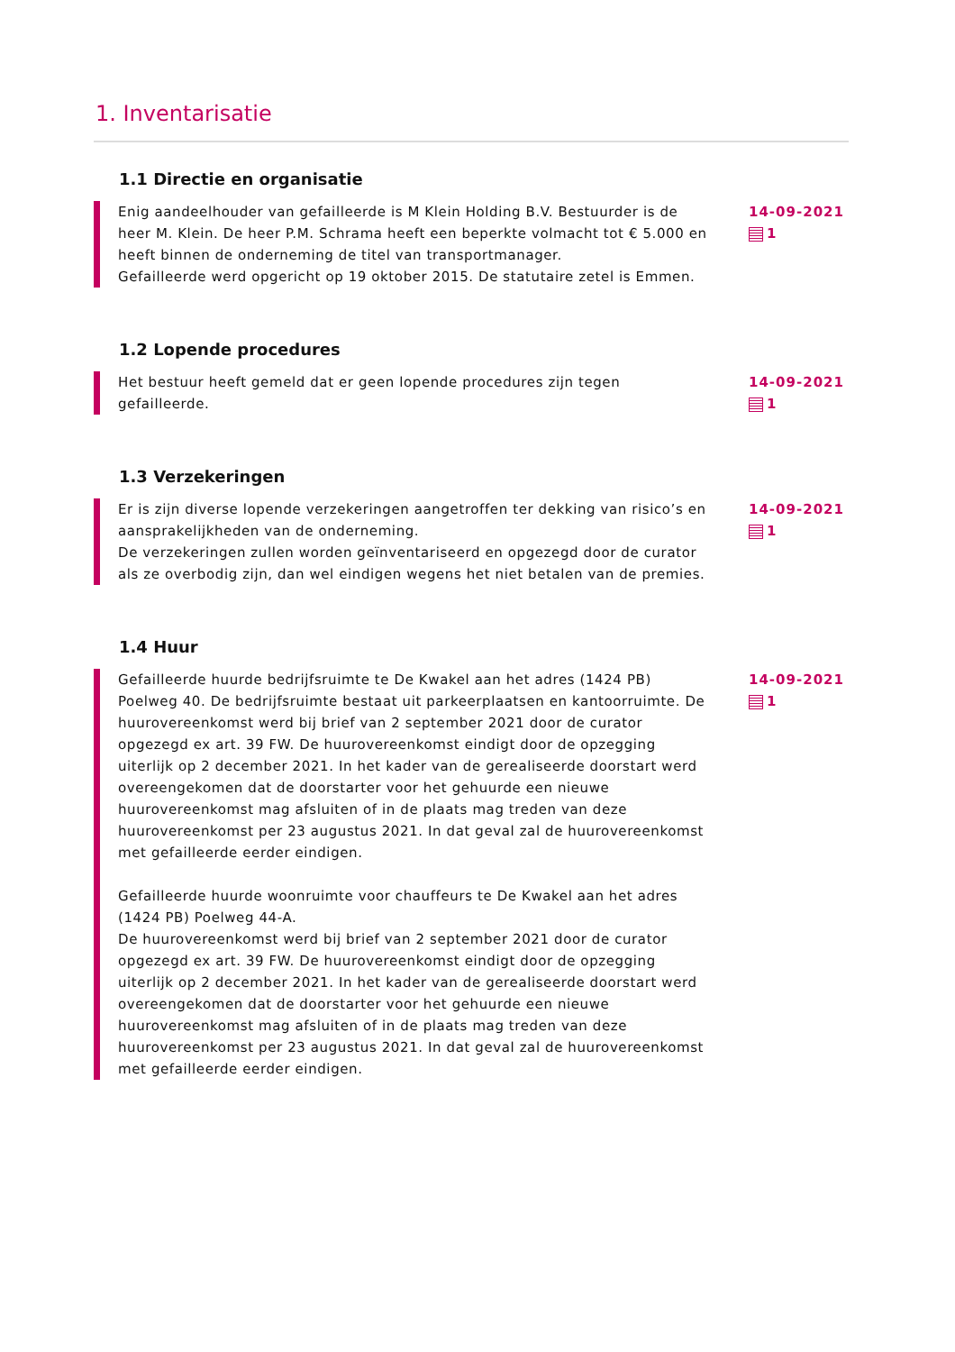1. Inventarisatie
1.1 Directie en organisatie
Enig aandeelhouder van gefailleerde is M Klein Holding B.V. Bestuurder is de heer M. Klein. De heer P.M. Schrama heeft een beperkte volmacht tot € 5.000 en heeft binnen de onderneming de titel van transportmanager.
Gefailleerde werd opgericht op 19 oktober 2015. De statutaire zetel is Emmen.
14-09-2021
1
1.2 Lopende procedures
Het bestuur heeft gemeld dat er geen lopende procedures zijn tegen gefailleerde.
14-09-2021
1
1.3 Verzekeringen
Er is zijn diverse lopende verzekeringen aangetroffen ter dekking van risico’s en aansprakelijkheden van de onderneming.
De verzekeringen zullen worden geïnventariseerd en opgezegd door de curator als ze overbodig zijn, dan wel eindigen wegens het niet betalen van de premies.
14-09-2021
1
1.4 Huur
Gefailleerde huurde bedrijfsruimte te De Kwakel aan het adres (1424 PB) Poelweg 40. De bedrijfsruimte bestaat uit parkeerplaatsen en kantoorruimte. De huurovereenkomst werd bij brief van 2 september 2021 door de curator opgezegd ex art. 39 FW. De huurovereenkomst eindigt door de opzegging uiterlijk op 2 december 2021. In het kader van de gerealiseerde doorstart werd overeengekomen dat de doorstarter voor het gehuurde een nieuwe huurovereenkomst mag afsluiten of in de plaats mag treden van deze huurovereenkomst per 23 augustus 2021. In dat geval zal de huurovereenkomst met gefailleerde eerder eindigen.
Gefailleerde huurde woonruimte voor chauffeurs te De Kwakel aan het adres (1424 PB) Poelweg 44-A.
De huurovereenkomst werd bij brief van 2 september 2021 door de curator opgezegd ex art. 39 FW. De huurovereenkomst eindigt door de opzegging uiterlijk op 2 december 2021. In het kader van de gerealiseerde doorstart werd overeengekomen dat de doorstarter voor het gehuurde een nieuwe huurovereenkomst mag afsluiten of in de plaats mag treden van deze huurovereenkomst per 23 augustus 2021. In dat geval zal de huurovereenkomst met gefailleerde eerder eindigen.
14-09-2021
1